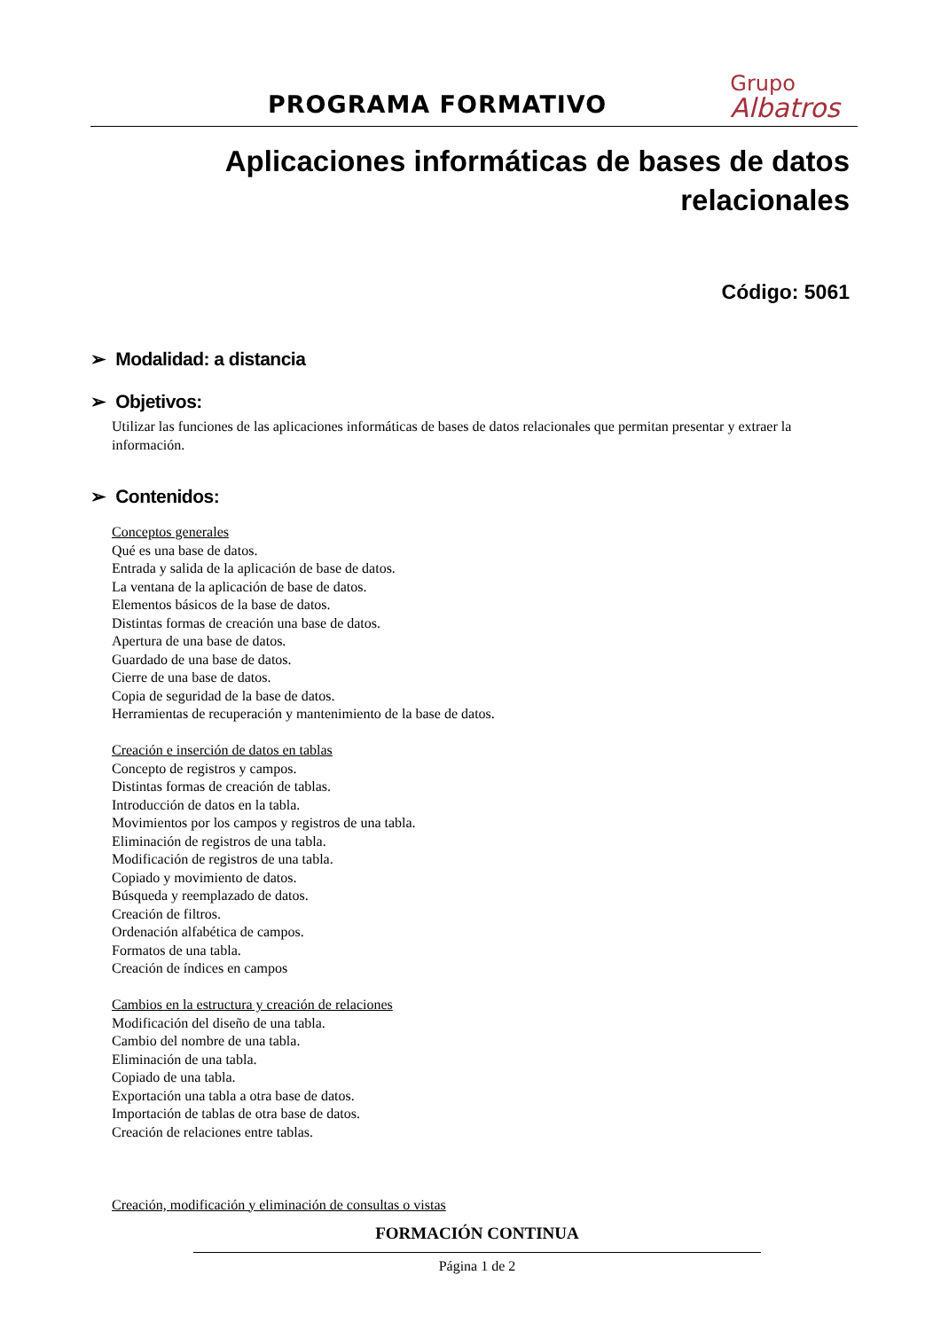PROGRAMA FORMATIVO
Grupo
Albatros
Aplicaciones informáticas de bases de datos relacionales
Código: 5061
➢ Modalidad: a distancia
➢ Objetivos:
Utilizar las funciones de las aplicaciones informáticas de bases de datos relacionales que permitan presentar y extraer la información.
➢ Contenidos:
Conceptos generales
Qué es una base de datos.
Entrada y salida de la aplicación de base de datos.
La ventana de la aplicación de base de datos.
Elementos básicos de la base de datos.
Distintas formas de creación una base de datos.
Apertura de una base de datos.
Guardado de una base de datos.
Cierre de una base de datos.
Copia de seguridad de la base de datos.
Herramientas de recuperación y mantenimiento de la base de datos.
Creación e inserción de datos en tablas
Concepto de registros y campos.
Distintas formas de creación de tablas.
Introducción de datos en la tabla.
Movimientos por los campos y registros de una tabla.
Eliminación de registros de una tabla.
Modificación de registros de una tabla.
Copiado y movimiento de datos.
Búsqueda y reemplazado de datos.
Creación de filtros.
Ordenación alfabética de campos.
Formatos de una tabla.
Creación de índices en campos
Cambios en la estructura y creación de relaciones
Modificación del diseño de una tabla.
Cambio del nombre de una tabla.
Eliminación de una tabla.
Copiado de una tabla.
Exportación una tabla a otra base de datos.
Importación de tablas de otra base de datos.
Creación de relaciones entre tablas.
Creación, modificación y eliminación de consultas o vistas
FORMACIÓN CONTINUA
Página 1 de 2